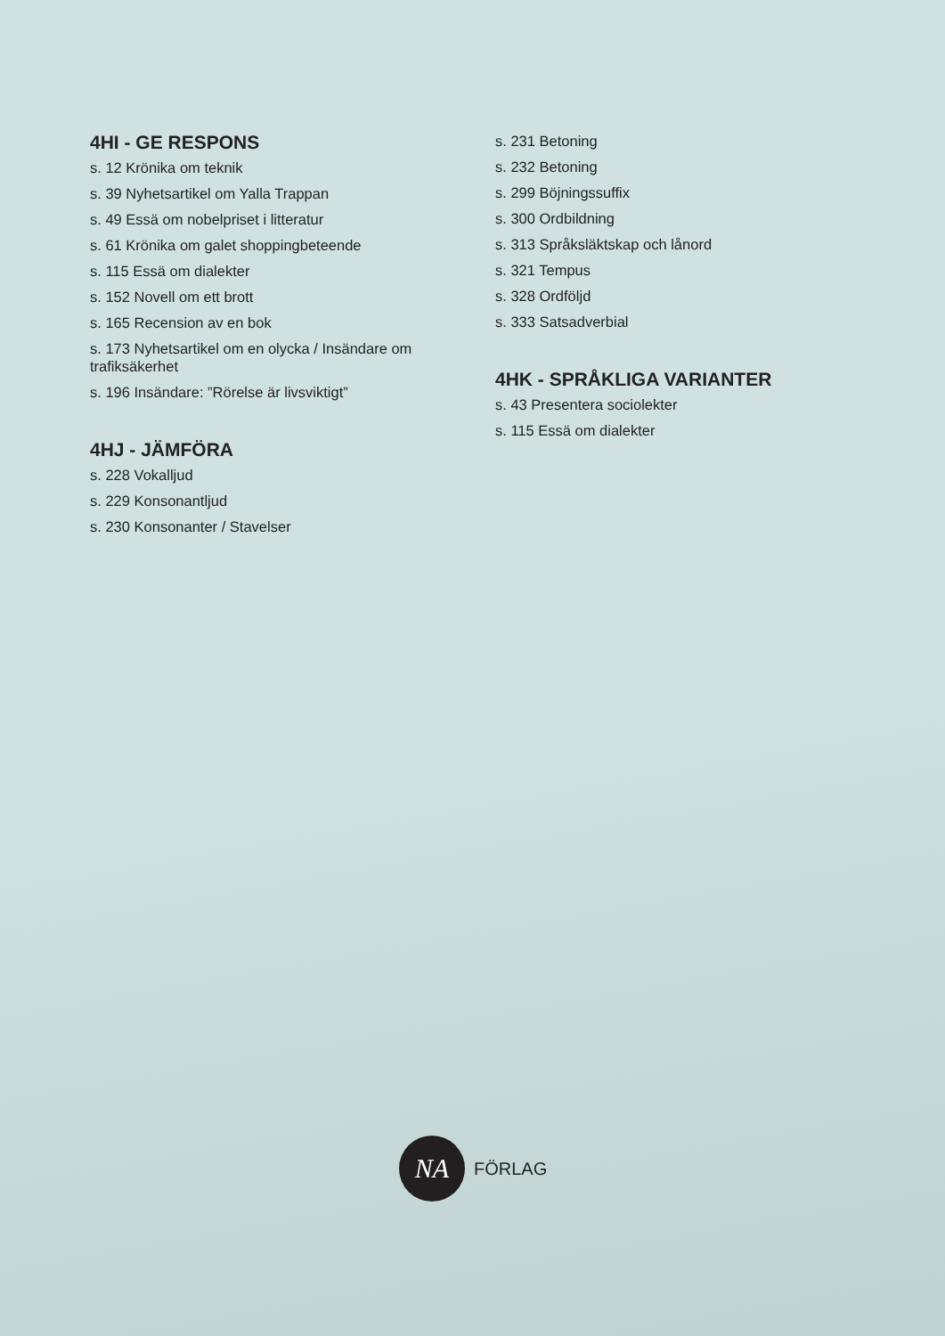4HI - GE RESPONS
s. 12 Krönika om teknik
s. 39 Nyhetsartikel om Yalla Trappan
s. 49 Essä om nobelpriset i litteratur
s. 61 Krönika om galet shoppingbeteende
s. 115 Essä om dialekter
s. 152 Novell om ett brott
s. 165 Recension av en bok
s. 173 Nyhetsartikel om en olycka / Insändare om trafiksäkerhet
s. 196 Insändare: ”Rörelse är livsviktigt”
4HJ - JÄMFÖRA
s. 228 Vokalljud
s. 229 Konsonantljud
s. 230 Konsonanter / Stavelser
s. 231 Betoning
s. 232 Betoning
s. 299 Böjningssuffix
s. 300 Ordbildning
s. 313 Språksläktskap och lånord
s. 321 Tempus
s. 328 Ordföljd
s. 333 Satsadverbial
4HK - SPRÅKLIGA VARIANTER
s. 43 Presentera sociolekter
s. 115 Essä om dialekter
NA
FÖRLAG